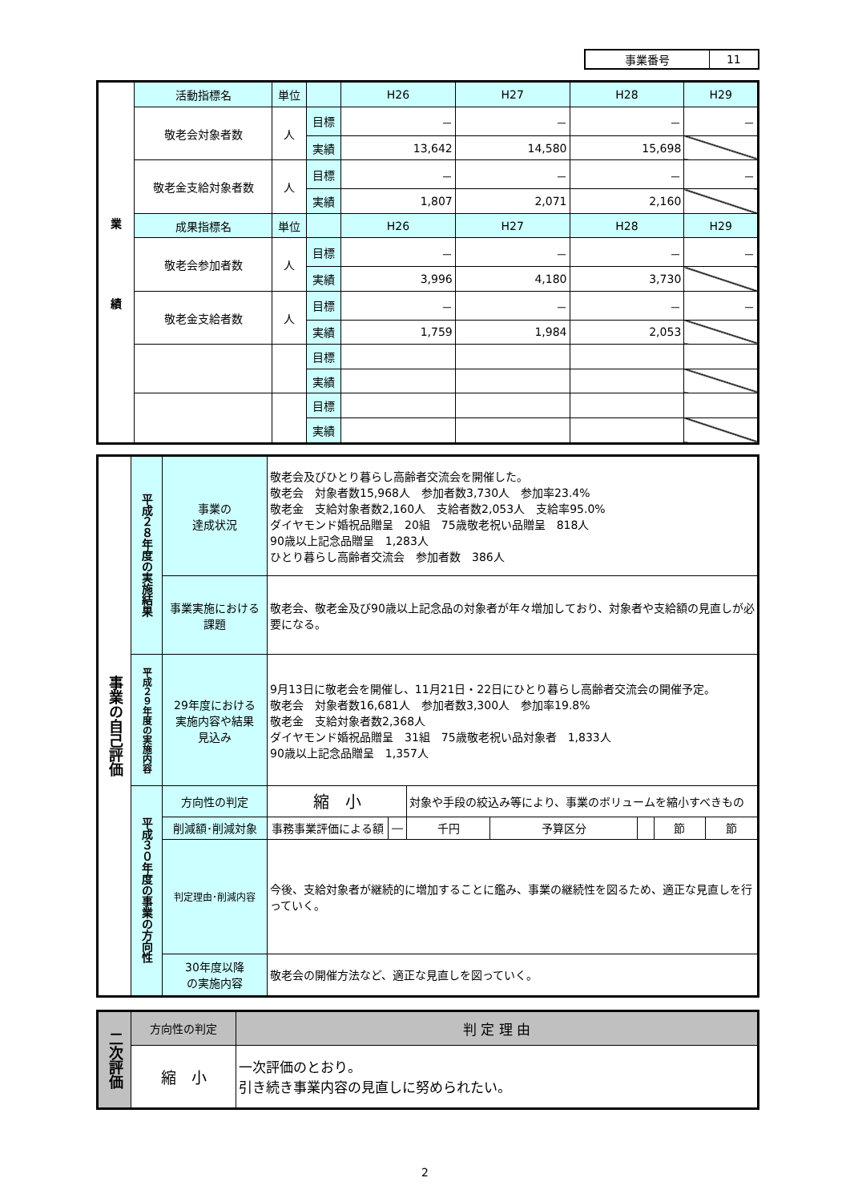| 事業番号 | 11 |
| 業 績 | 活動指標名 | 単位 | | H26 | H27 | H28 | H29 |
| --- | --- | --- | --- | --- | --- | --- | --- |
| | 敬老会対象者数 | 人 | 目標 | － | － | － | － |
| | | | 実績 | 13,642 | 14,580 | 15,698 | |
| | 敬老金支給対象者数 | 人 | 目標 | － | － | － | － |
| | | | 実績 | 1,807 | 2,071 | 2,160 | |
| | 成果指標名 | 単位 | | H26 | H27 | H28 | H29 |
| | 敬老会参加者数 | 人 | 目標 | － | － | － | － |
| | | | 実績 | 3,996 | 4,180 | 3,730 | |
| | 敬老金支給者数 | 人 | 目標 | － | － | － | － |
| | | | 実績 | 1,759 | 1,984 | 2,053 | |
| | | | 目標 | | | | |
| | | | 実績 | | | | |
| | | | 目標 | | | | |
| | | | 実績 | | | | |
| 事業の自己評価 | 平成２８年度の実施結果 | 事業の 達成状況 | 敬老会及びひとり暮らし高齢者交流会を開催した。 敬老会 対象者数15,968人 参加者数3,730人 参加率23.4% 敬老金 支給対象者数2,160人 支給者数2,053人 支給率95.0% ダイヤモンド婚祝品贈呈 20組 75歳敬老祝い品贈呈 818人 90歳以上記念品贈呈 1,283人 ひとり暮らし高齢者交流会 参加者数 386人 | | | | | | |
| | | 事業実施における 課題 | 敬老会、敬老金及び90歳以上記念品の対象者が年々増加しており、対象者や支給額の見直しが必要になる。 | | | | | | |
| | 平成２９年度の実施内容 | 29年度における 実施内容や結果 見込み | 9月13日に敬老会を開催し、11月21日・22日にひとり暮らし高齢者交流会の開催予定。 敬老会 対象者数16,681人 参加者数3,300人 参加率19.8% 敬老金 支給対象者数2,368人 ダイヤモンド婚祝品贈呈 31組 75歳敬老祝い品対象者 1,833人 90歳以上記念品贈呈 1,357人 | | | | | | |
| | 平成３０年度の事業の方向性 | 方向性の判定 | 縮 小 | | 対象や手段の絞込み等により、事業のボリュームを縮小すべきもの | | | | |
| | | 削減額･削減対象 | 事務事業評価による額 | ― | 千円 | 予算区分 | | 節 | 節 |
| | | 判定理由･削減内容 | 今後、支給対象者が継続的に増加することに鑑み、事業の継続性を図るため、適正な見直しを行っていく。 | | | | | | |
| | | 30年度以降 の実施内容 | 敬老会の開催方法など、適正な見直しを図っていく。 | | | | | | |
| 二次評価 | 方向性の判定 | 判 定 理 由 |
| --- | --- | --- |
| | 縮 小 | 一次評価のとおり。 引き続き事業内容の見直しに努められたい。 |
2